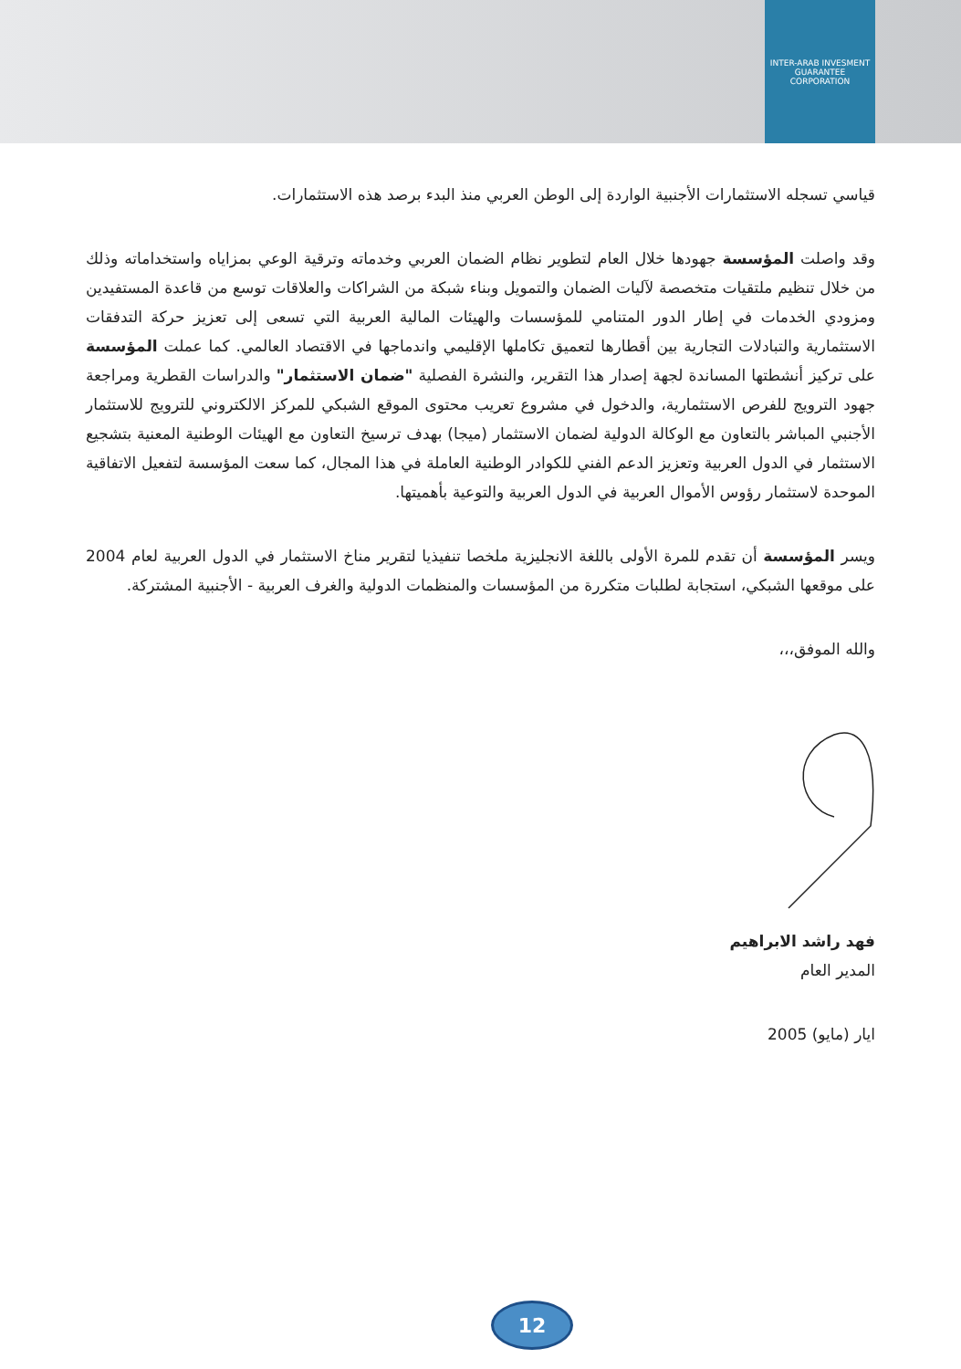INTER-ARAB INVESMENT GUARANTEE CORPORATION
قياسي تسجله الاستثمارات الأجنبية الواردة إلى الوطن العربي منذ البدء برصد هذه الاستثمارات.
وقد واصلت المؤسسة جهودها خلال العام لتطوير نظام الضمان العربي وخدماته وترقية الوعي بمزاياه واستخداماته وذلك من خلال تنظيم ملتقيات متخصصة لآليات الضمان والتمويل وبناء شبكة من الشراكات والعلاقات توسع من قاعدة المستفيدين ومزودي الخدمات في إطار الدور المتنامي للمؤسسات والهيئات المالية العربية التي تسعى إلى تعزيز حركة التدفقات الاستثمارية والتبادلات التجارية بين أقطارها لتعميق تكاملها الإقليمي واندماجها في الاقتصاد العالمي. كما عملت المؤسسة على تركيز أنشطتها المساندة لجهة إصدار هذا التقرير، والنشرة الفصلية "ضمان الاستثمار" والدراسات القطرية ومراجعة جهود الترويج للفرص الاستثمارية، والدخول في مشروع تعريب محتوى الموقع الشبكي للمركز الالكتروني للترويج للاستثمار الأجنبي المباشر بالتعاون مع الوكالة الدولية لضمان الاستثمار (ميجا) بهدف ترسيخ التعاون مع الهيئات الوطنية المعنية بتشجيع الاستثمار في الدول العربية وتعزيز الدعم الفني للكوادر الوطنية العاملة في هذا المجال، كما سعت المؤسسة لتفعيل الاتفاقية الموحدة لاستثمار رؤوس الأموال العربية في الدول العربية والتوعية بأهميتها.
ويسر المؤسسة أن تقدم للمرة الأولى باللغة الانجليزية ملخصا تنفيذيا لتقرير مناخ الاستثمار في الدول العربية لعام 2004 على موقعها الشبكي، استجابة لطلبات متكررة من المؤسسات والمنظمات الدولية والغرف العربية - الأجنبية المشتركة.
والله الموفق،،،
فهد راشد الابراهيم
المدير العام
ايار (مايو) 2005
12